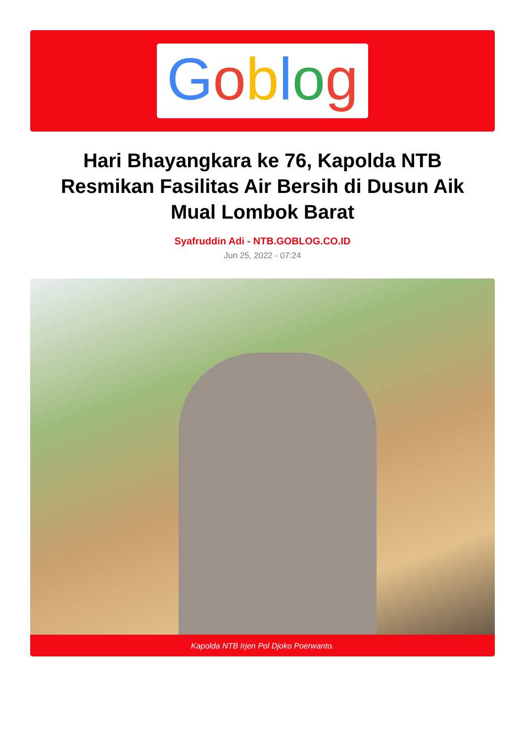Goblog
Hari Bhayangkara ke 76, Kapolda NTB Resmikan Fasilitas Air Bersih di Dusun Aik Mual Lombok Barat
Syafruddin Adi - NTB.GOBLOG.CO.ID
Jun 25, 2022 - 07:24
Kapolda NTB Irjen Pol Djoko Poerwanto.